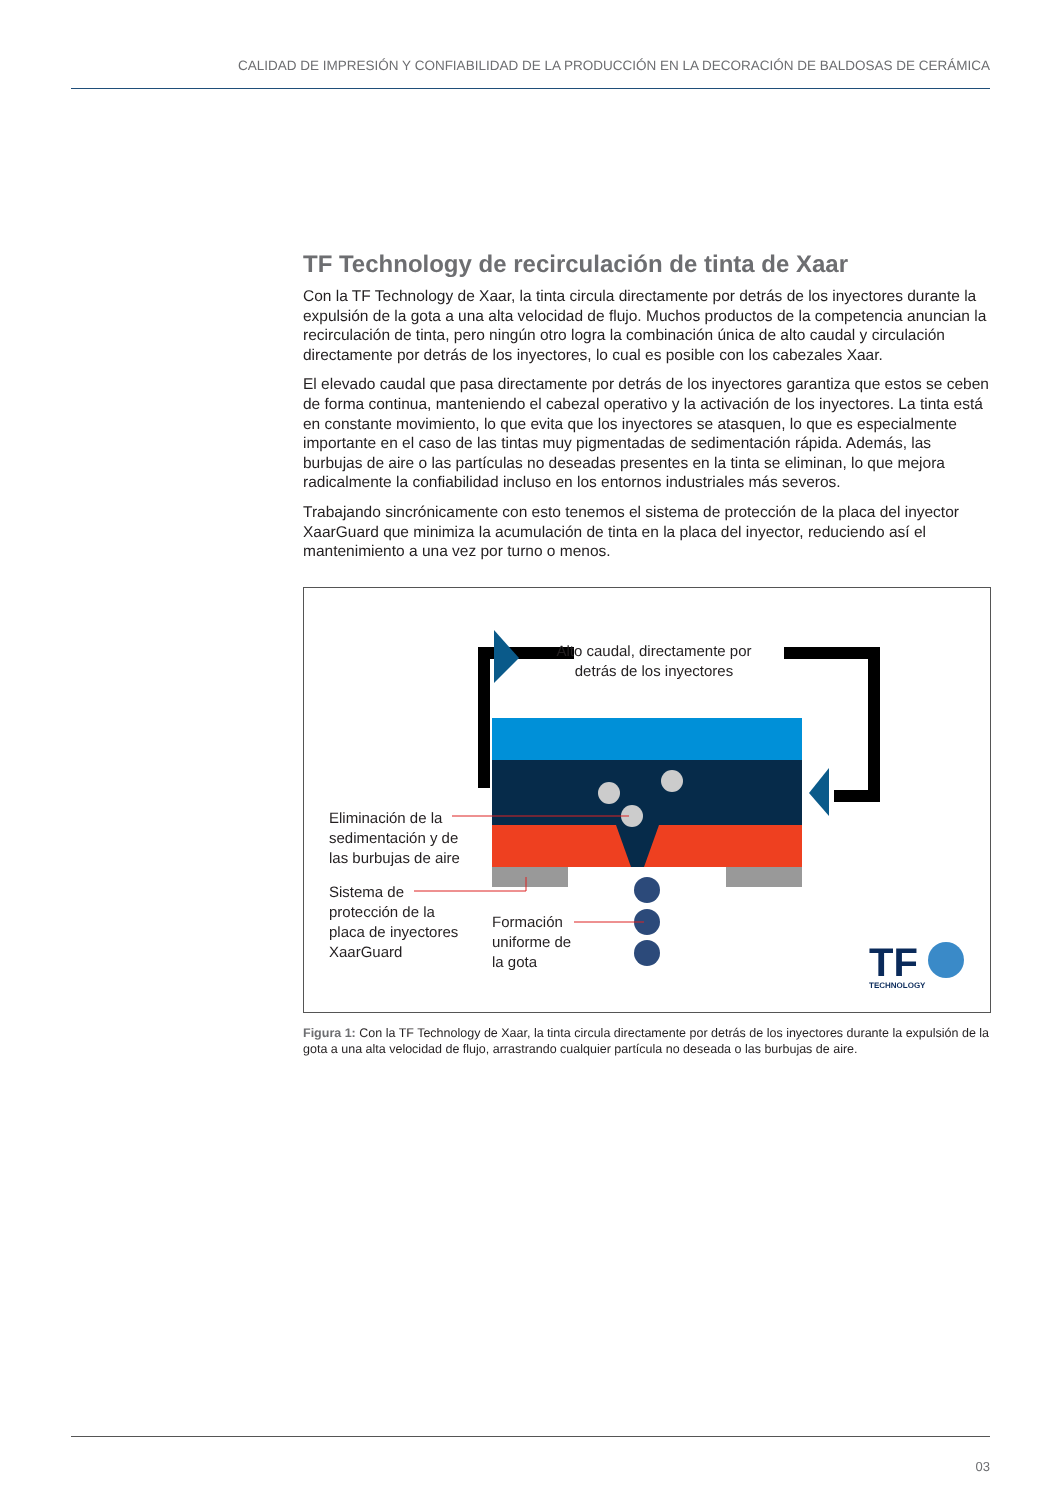CALIDAD DE IMPRESIÓN Y CONFIABILIDAD DE LA PRODUCCIÓN EN LA DECORACIÓN DE BALDOSAS DE CERÁMICA
TF Technology de recirculación de tinta de Xaar
Con la TF Technology de Xaar, la tinta circula directamente por detrás de los inyectores durante la expulsión de la gota a una alta velocidad de flujo. Muchos productos de la competencia anuncian la recirculación de tinta, pero ningún otro logra la combinación única de alto caudal y circulación directamente por detrás de los inyectores, lo cual es posible con los cabezales Xaar.
El elevado caudal que pasa directamente por detrás de los inyectores garantiza que estos se ceben de forma continua, manteniendo el cabezal operativo y la activación de los inyectores. La tinta está en constante movimiento, lo que evita que los inyectores se atasquen, lo que es especialmente importante en el caso de las tintas muy pigmentadas de sedimentación rápida. Además, las burbujas de aire o las partículas no deseadas presentes en la tinta se eliminan, lo que mejora radicalmente la confiabilidad incluso en los entornos industriales más severos.
Trabajando sincrónicamente con esto tenemos el sistema de protección de la placa del inyector XaarGuard que minimiza la acumulación de tinta en la placa del inyector, reduciendo así el mantenimiento a una vez por turno o menos.
TF
TECHNOLOGY
Alto caudal, directamente por detrás de los inyectores
Eliminación de la
sedimentación y de
las burbujas de aire
Sistema de
protección de la
placa de inyectores
XaarGuard
Formación
uniforme de
la gota
Figura 1: Con la TF Technology de Xaar, la tinta circula directamente por detrás de los inyectores durante la expulsión de la gota a una alta velocidad de flujo, arrastrando cualquier partícula no deseada o las burbujas de aire.
03